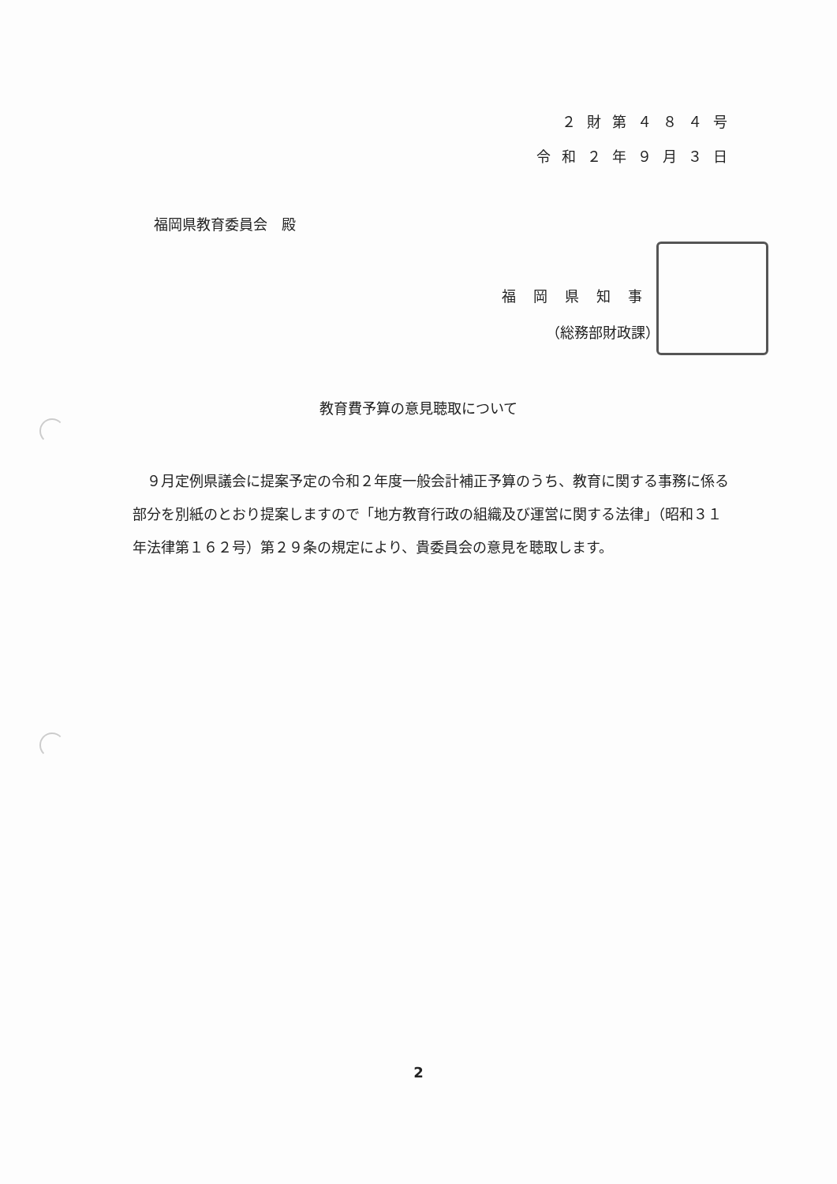２財第４８４号
令和２年９月３日
福岡県教育委員会　殿
福岡県知事
（総務部財政課）
教育費予算の意見聴取について
　９月定例県議会に提案予定の令和２年度一般会計補正予算のうち、教育に関する事務に係る部分を別紙のとおり提案しますので「地方教育行政の組織及び運営に関する法律」（昭和３１年法律第１６２号）第２９条の規定により、貴委員会の意見を聴取します。
2